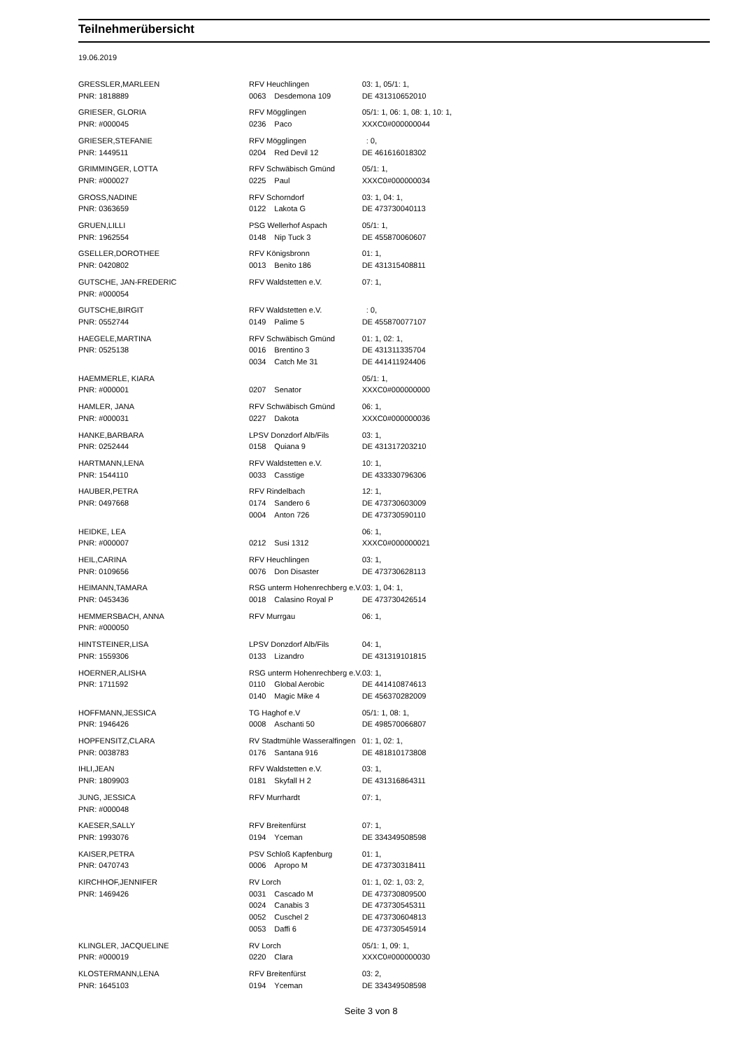Teilnehmerübersicht
19.06.2019
| GRESSLER,MARLEEN | RFV Heuchlingen | | | 03: 1, 05/1: 1, |
| PNR: 1818889 | | 0063 | Desdemona 109 | DE 431310652010 |
| GRIESER, GLORIA | RFV Mögglingen | | | 05/1: 1, 06: 1, 08: 1, 10: 1, |
| PNR: #000045 | | 0236 | Paco | XXXC0#000000044 |
| GRIESER,STEFANIE | RFV Mögglingen | | | : 0, |
| PNR: 1449511 | | 0204 | Red Devil 12 | DE 461616018302 |
| GRIMMINGER, LOTTA | RFV Schwäbisch Gmünd | | | 05/1: 1, |
| PNR: #000027 | | 0225 | Paul | XXXC0#000000034 |
| GROSS,NADINE | RFV Schorndorf | | | 03: 1, 04: 1, |
| PNR: 0363659 | | 0122 | Lakota G | DE 473730040113 |
| GRUEN,LILLI | PSG Wellerhof Aspach | | | 05/1: 1, |
| PNR: 1962554 | | 0148 | Nip Tuck 3 | DE 455870060607 |
| GSELLER,DOROTHEE | RFV Königsbronn | | | 01: 1, |
| PNR: 0420802 | | 0013 | Benito 186 | DE 431315408811 |
| GUTSCHE, JAN-FREDERIC | RFV Waldstetten e.V. | | | 07: 1, |
| PNR: #000054 | | | | |
| GUTSCHE,BIRGIT | RFV Waldstetten e.V. | | | : 0, |
| PNR: 0552744 | | 0149 | Palime 5 | DE 455870077107 |
| HAEGELE,MARTINA | RFV Schwäbisch Gmünd | | | 01: 1, 02: 1, |
| PNR: 0525138 | | 0016 | Brentino 3 | DE 431311335704 |
| | | 0034 | Catch Me 31 | DE 441411924406 |
| HAEMMERLE, KIARA | | | | 05/1: 1, |
| PNR: #000001 | | 0207 | Senator | XXXC0#000000000 |
| HAMLER, JANA | RFV Schwäbisch Gmünd | | | 06: 1, |
| PNR: #000031 | | 0227 | Dakota | XXXC0#000000036 |
| HANKE,BARBARA | LPSV Donzdorf Alb/Fils | | | 03: 1, |
| PNR: 0252444 | | 0158 | Quiana 9 | DE 431317203210 |
| HARTMANN,LENA | RFV Waldstetten e.V. | | | 10: 1, |
| PNR: 1544110 | | 0033 | Casstige | DE 433330796306 |
| HAUBER,PETRA | RFV Rindelbach | | | 12: 1, |
| PNR: 0497668 | | 0174 | Sandero 6 | DE 473730603009 |
| | | 0004 | Anton 726 | DE 473730590110 |
| HEIDKE, LEA | | | | 06: 1, |
| PNR: #000007 | | 0212 | Susi 1312 | XXXC0#000000021 |
| HEIL,CARINA | RFV Heuchlingen | | | 03: 1, |
| PNR: 0109656 | | 0076 | Don Disaster | DE 473730628113 |
| HEIMANN,TAMARA | RSG unterm Hohenrechberg e.V. | | | 03: 1, 04: 1, |
| PNR: 0453436 | | 0018 | Calasino Royal P | DE 473730426514 |
| HEMMERSBACH, ANNA | RFV Murrgau | | | 06: 1, |
| PNR: #000050 | | | | |
| HINTSTEINER,LISA | LPSV Donzdorf Alb/Fils | | | 04: 1, |
| PNR: 1559306 | | 0133 | Lizandro | DE 431319101815 |
| HOERNER,ALISHA | RSG unterm Hohenrechberg e.V. | | | 03: 1, |
| PNR: 1711592 | | 0110 | Global Aerobic | DE 441410874613 |
| | | 0140 | Magic Mike 4 | DE 456370282009 |
| HOFFMANN,JESSICA | TG Haghof e.V | | | 05/1: 1, 08: 1, |
| PNR: 1946426 | | 0008 | Aschanti 50 | DE 498570066807 |
| HOPFENSITZ,CLARA | RV Stadtmühle Wasseralfingen | | | 01: 1, 02: 1, |
| PNR: 0038783 | | 0176 | Santana 916 | DE 481810173808 |
| IHLI,JEAN | RFV Waldstetten e.V. | | | 03: 1, |
| PNR: 1809903 | | 0181 | Skyfall H 2 | DE 431316864311 |
| JUNG, JESSICA | RFV Murrhardt | | | 07: 1, |
| PNR: #000048 | | | | |
| KAESER,SALLY | RFV Breitenfürst | | | 07: 1, |
| PNR: 1993076 | | 0194 | Yceman | DE 334349508598 |
| KAISER,PETRA | PSV Schloß Kapfenburg | | | 01: 1, |
| PNR: 0470743 | | 0006 | Apropo M | DE 473730318411 |
| KIRCHHOF,JENNIFER | RV Lorch | | | 01: 1, 02: 1, 03: 2, |
| PNR: 1469426 | | 0031 | Cascado M | DE 473730809500 |
| | | 0024 | Canabis 3 | DE 473730545311 |
| | | 0052 | Cuschel 2 | DE 473730604813 |
| | | 0053 | Daffi 6 | DE 473730545914 |
| KLINGLER, JACQUELINE | RV Lorch | | | 05/1: 1, 09: 1, |
| PNR: #000019 | | 0220 | Clara | XXXC0#000000030 |
| KLOSTERMANN,LENA | RFV Breitenfürst | | | 03: 2, |
| PNR: 1645103 | | 0194 | Yceman | DE 334349508598 |
Seite 3 von 8